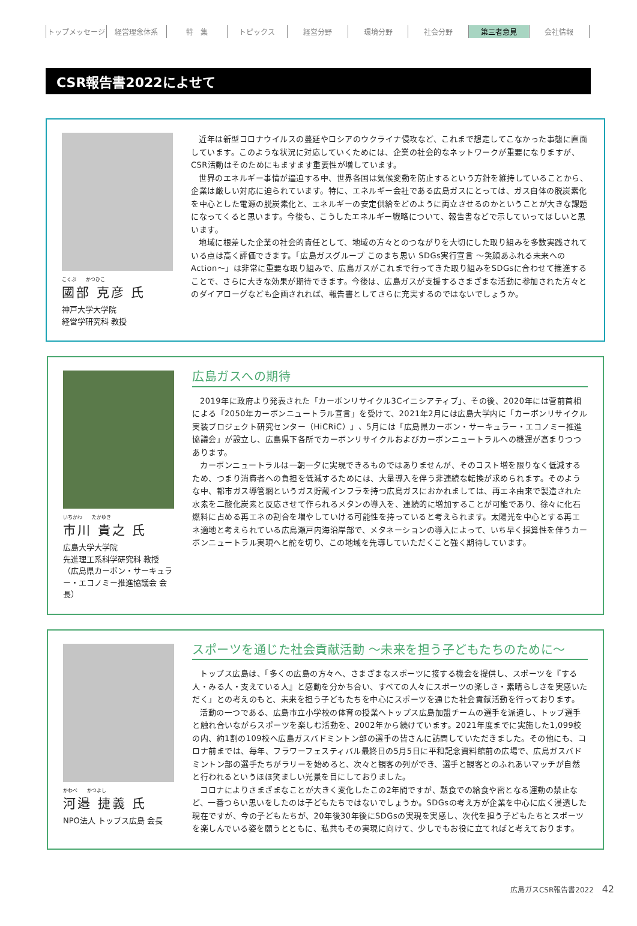トップメッセージ 経営理念体系 特　集 トピックス 経営分野 環境分野 社会分野 第三者意見 会社情報
CSR報告書2022によせて
こくぶ　　かつひこ
國部 克彦 氏
神戸大学大学院
経営学研究科 教授
近年は新型コロナウイルスの蔓延やロシアのウクライナ侵攻など、これまで想定してこなかった事態に直面しています。このような状況に対応していくためには、企業の社会的なネットワークが重要になりますが、CSR活動はそのためにもますます重要性が増しています。
世界のエネルギー事情が逼迫する中、世界各国は気候変動を防止するという方針を維持していることから、企業は厳しい対応に迫られています。特に、エネルギー会社である広島ガスにとっては、ガス自体の脱炭素化を中心とした電源の脱炭素化と、エネルギーの安定供給をどのように両立させるのかということが大きな課題になってくると思います。今後も、こうしたエネルギー戦略について、報告書などで示していってほしいと思います。
地域に根差した企業の社会的責任として、地域の方々とのつながりを大切にした取り組みを多数実践されている点は高く評価できます。「広島ガスグループ このまち思い SDGs実行宣言 ～笑顔あふれる未来へのAction～」は非常に重要な取り組みで、広島ガスがこれまで行ってきた取り組みをSDGsに合わせて推進することで、さらに大きな効果が期待できます。今後は、広島ガスが支援するさまざまな活動に参加された方々とのダイアローグなども企画されれば、報告書としてさらに充実するのではないでしょうか。
いちかわ　　たかゆき
市川 貴之 氏
広島大学大学院
先進理工系科学研究科 教授
（広島県カーボン・サーキュラー・エコノミー推進協議会 会長）
広島ガスへの期待
2019年に政府より発表された「カーボンリサイクル3Cイニシアティブ」、その後、2020年には菅前首相による「2050年カーボンニュートラル宣言」を受けて、2021年2月には広島大学内に「カーボンリサイクル実装プロジェクト研究センター（HiCRiC）」、5月には「広島県カーボン・サーキュラー・エコノミー推進協議会」が設立し、広島県下各所でカーボンリサイクルおよびカーボンニュートラルへの機運が高まりつつあります。
カーボンニュートラルは一朝一夕に実現できるものではありませんが、そのコスト増を限りなく低減するため、つまり消費者への負担を低減するためには、大量導入を伴う非連続な転換が求められます。そのような中、都市ガス導管網というガス貯蔵インフラを持つ広島ガスにおかれましては、再エネ由来で製造された水素を二酸化炭素と反応させて作られるメタンの導入を、連続的に増加することが可能であり、徐々に化石燃料に占める再エネの割合を増やしていける可能性を持っていると考えられます。太陽光を中心とする再エネ適地と考えられている広島瀬戸内海沿岸部で、メタネーションの導入によって、いち早く採算性を伴うカーボンニュートラル実現へと舵を切り、この地域を先導していただくこと強く期待しています。
かわべ　　かつよし
河邉 捷義 氏
NPO法人 トップス広島 会長
スポーツを通じた社会貢献活動 ～未来を担う子どもたちのために～
トップス広島は、「多くの広島の方々へ、さまざまなスポーツに接する機会を提供し、スポーツを『する人・みる人・支えている人』と感動を分かち合い、すべての人々にスポーツの楽しさ・素晴らしさを実感いただく」との考えのもと、未来を担う子どもたちを中心にスポーツを通じた社会貢献活動を行っております。
活動の一つである、広島市立小学校の体育の授業へトップス広島加盟チームの選手を派遣し、トップ選手と触れ合いながらスポーツを楽しむ活動を、2002年から続けています。2021年度までに実施した1,099校の内、約1割の109校へ広島ガスバドミントン部の選手の皆さんに訪問していただきました。その他にも、コロナ前までは、毎年、フラワーフェスティバル最終日の5月5日に平和記念資料館前の広場で、広島ガスバドミントン部の選手たちがラリーを始めると、次々と観客の列ができ、選手と観客とのふれあいマッチが自然と行われるというほほ笑ましい光景を目にしておりました。
コロナによりさまざまなことが大きく変化したこの2年間ですが、黙食での給食や密となる運動の禁止など、一番つらい思いをしたのは子どもたちではないでしょうか。SDGsの考え方が企業を中心に広く浸透した現在ですが、今の子どもたちが、20年後30年後にSDGsの実現を実感し、次代を担う子どもたちとスポーツを楽しんでいる姿を願うとともに、私共もその実現に向けて、少しでもお役に立てればと考えております。
広島ガスCSR報告書2022 42